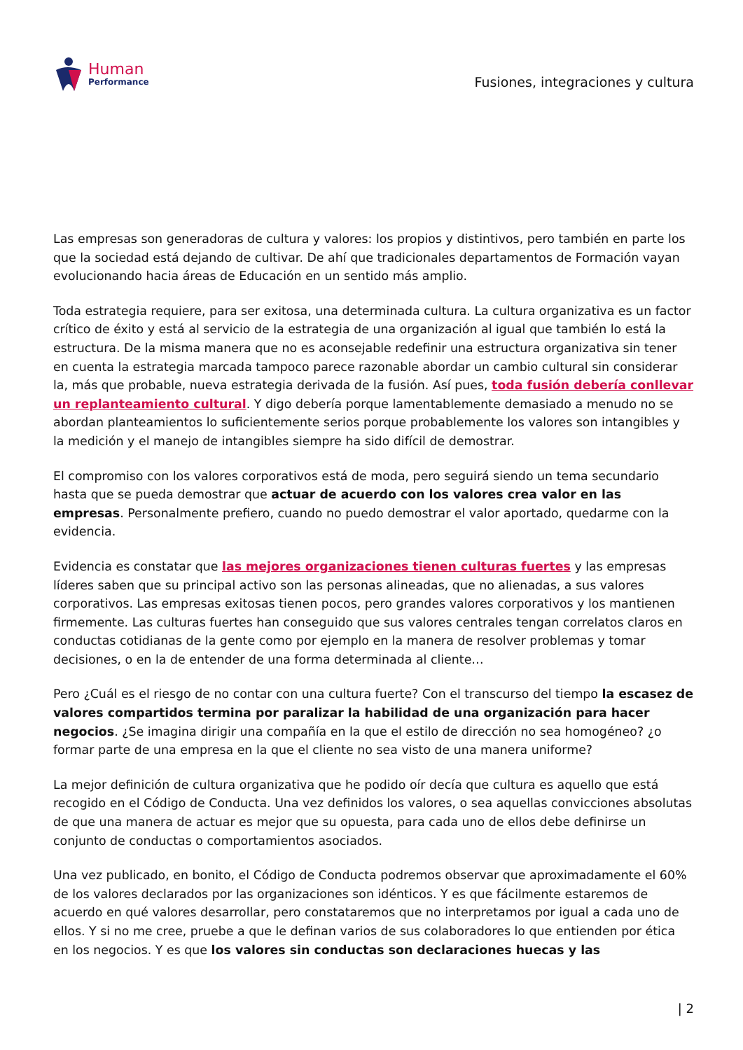Human
Performance
Fusiones, integraciones y cultura
Las empresas son generadoras de cultura y valores: los propios y distintivos, pero también en parte los que la sociedad está dejando de cultivar. De ahí que tradicionales departamentos de Formación vayan evolucionando hacia áreas de Educación en un sentido más amplio.
Toda estrategia requiere, para ser exitosa, una determinada cultura. La cultura organizativa es un factor crítico de éxito y está al servicio de la estrategia de una organización al igual que también lo está la estructura. De la misma manera que no es aconsejable redefinir una estructura organizativa sin tener en cuenta la estrategia marcada tampoco parece razonable abordar un cambio cultural sin considerar la, más que probable, nueva estrategia derivada de la fusión. Así pues, toda fusión debería conllevar un replanteamiento cultural. Y digo debería porque lamentablemente demasiado a menudo no se abordan planteamientos lo suficientemente serios porque probablemente los valores son intangibles y la medición y el manejo de intangibles siempre ha sido difícil de demostrar.
El compromiso con los valores corporativos está de moda, pero seguirá siendo un tema secundario hasta que se pueda demostrar que actuar de acuerdo con los valores crea valor en las empresas. Personalmente prefiero, cuando no puedo demostrar el valor aportado, quedarme con la evidencia.
Evidencia es constatar que las mejores organizaciones tienen culturas fuertes y las empresas líderes saben que su principal activo son las personas alineadas, que no alienadas, a sus valores corporativos. Las empresas exitosas tienen pocos, pero grandes valores corporativos y los mantienen firmemente. Las culturas fuertes han conseguido que sus valores centrales tengan correlatos claros en conductas cotidianas de la gente como por ejemplo en la manera de resolver problemas y tomar decisiones, o en la de entender de una forma determinada al cliente…
Pero ¿Cuál es el riesgo de no contar con una cultura fuerte? Con el transcurso del tiempo la escasez de valores compartidos termina por paralizar la habilidad de una organización para hacer negocios. ¿Se imagina dirigir una compañía en la que el estilo de dirección no sea homogéneo? ¿o formar parte de una empresa en la que el cliente no sea visto de una manera uniforme?
La mejor definición de cultura organizativa que he podido oír decía que cultura es aquello que está recogido en el Código de Conducta. Una vez definidos los valores, o sea aquellas convicciones absolutas de que una manera de actuar es mejor que su opuesta, para cada uno de ellos debe definirse un conjunto de conductas o comportamientos asociados.
Una vez publicado, en bonito, el Código de Conducta podremos observar que aproximadamente el 60% de los valores declarados por las organizaciones son idénticos. Y es que fácilmente estaremos de acuerdo en qué valores desarrollar, pero constataremos que no interpretamos por igual a cada uno de ellos. Y si no me cree, pruebe a que le definan varios de sus colaboradores lo que entienden por ética en los negocios. Y es que los valores sin conductas son declaraciones huecas y las
| 2